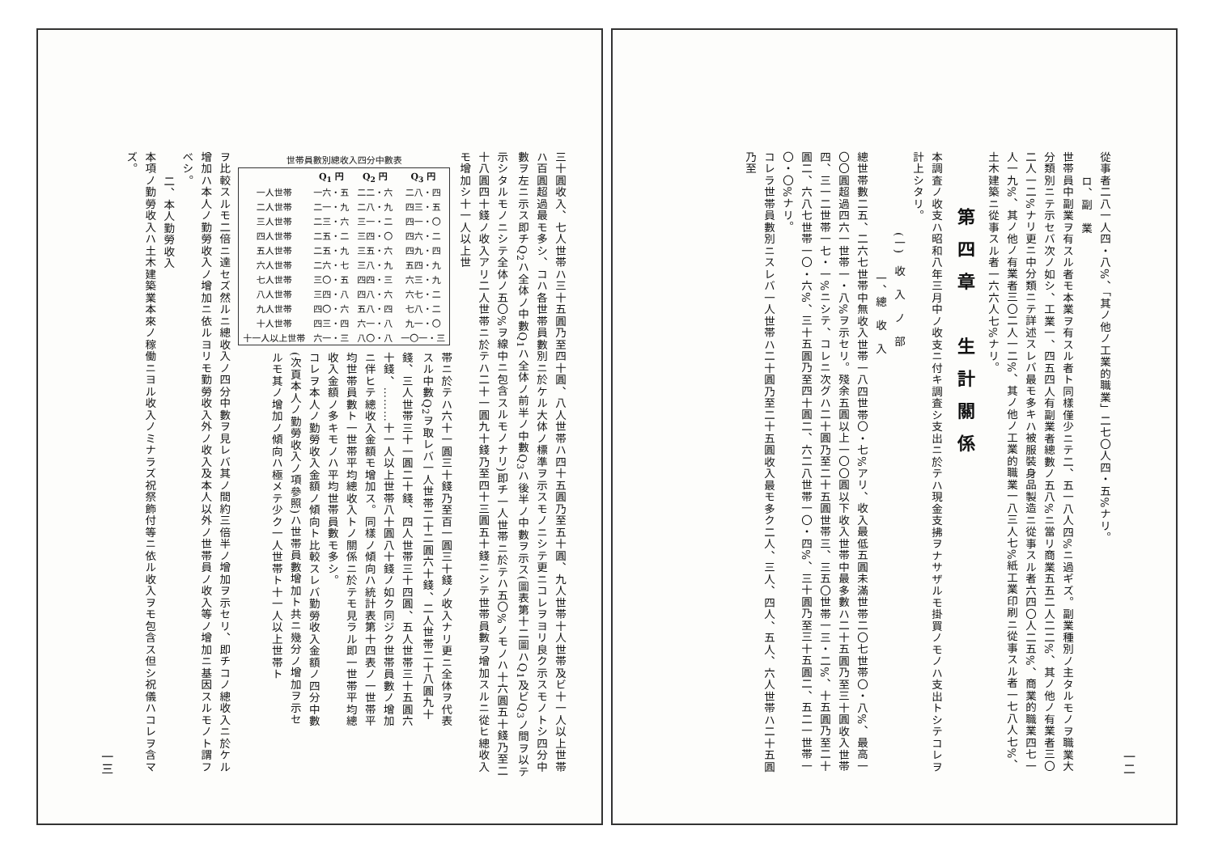一二
從事者二八一人四・八%、「其ノ他ノ工業的職業」二七〇人四・五%ナリ。
ロ、副　業
世帯員中副業ヲ有スル者モ本業ヲ有スル者ト同樣僅少ニテ二、五一八人四%ニ過ギズ。副業種別ノ主タルモノヲ職業大分類別ニテ示セバ次ノ如シ、工業一、四五四人有副業者總數ノ五八%ニ當リ商業五五二人二二%、其ノ他ノ有業者三〇二人一二%ナリ更ニ中分類ニテ詳述スレバ最モ多キハ被服裝身品製造ニ從事スル者六四〇人二五%、商業的職業四七一人一九%、其ノ他ノ有業者三〇二人一二%、其ノ他ノ工業的職業一八三人七%紙工業印刷ニ從事スル者一七八人七%、土木建築ニ從事スル者一六六人七%ナリ。
第四章　生計關係
本調査ノ收支ハ昭和八年三月中ノ收支ニ付キ調査シ支出ニ於テハ現金支拂ヲナサザルモ掛買ノモノハ支出トシテコレヲ計上シタリ。
(一)　收　入　ノ　部
一、總　收　入
總世帯數二五、二六七世帯中無收入世帯一八四世帯〇・七%アリ、收入最低五圓未滿世帯二〇七世帯〇・八%、最高一〇〇圓超過四六一世帯一・八%ヲ示セリ。殘余五圓以上一〇〇圓以下收入世帯中最多數ハ二十五圓乃至三十圓收入世帯四、三一二世帯一七・一%ニシテ、コレニ次グハ二十圓乃至二十五圓世帯三、三五〇世帯一三・二%、十五圓乃至二十圓二、六八七世帯一〇・六%、三十五圓乃至四十圓二、六二八世帯一〇・四%、三十圓乃至三十五圓二、五二一世帯一〇・〇%ナリ。
コレラ世帯員數別ニスレバ一人世帯ハ二十圓乃至二十五圓收入最モ多ク二人、三人、四人、五人、六人世帯ハ二十五圓乃至
三十圓收入、七人世帯ハ三十五圓乃至四十圓、八人世帯ハ四十五圓乃至五十圓、九人世帯十人世帯及ビ十一人以上世帯ハ百圓超過最モ多シ、コハ各世帯員數別ニ於ケル大体ノ標準ヲ示スモノニシテ更ニコレヲヨリ良ク示スモノトシ四分中數ヲ左ニ示ス即チQ<sub>2</sub>ハ全体ノ中數Q<sub>1</sub>ハ全体ノ前半ノ中數Q<sub>3</sub>ハ後半ノ中數ヲ示ス(圖表第十二圖ハQ<sub>1</sub>及ビQ<sub>3</sub>ノ間ヲ以テ示シタルモノニシテ全体ノ五〇%ヲ線中ニ包含スルモノナリ)即チ一人世帯ニ於テハ五〇%ノモノハ十六圓五十錢乃至二十八圓四十錢ノ收入アリ二人世帯ニ於テハ二十一圓九十錢乃至四十三圓五十錢ニシテ世帯員數ヲ增加スルニ從ヒ總收入モ增加シ十一人以上世
世帯員數別總收入四分中數表
| | Q<sub>1</sub> 円 | Q<sub>2</sub> 円 | Q<sub>3</sub> 円 |
| --- | --- | --- | --- |
| 一人世帯 | 一六・五 | 二二・六 | 二八・四 |
| 二人世帯 | 二一・九 | 二八・九 | 四三・五 |
| 三人世帯 | 二三・六 | 三一・二 | 四一・〇 |
| 四人世帯 | 二五・二 | 三四・〇 | 四六・二 |
| 五人世帯 | 二五・九 | 三五・六 | 四九・四 |
| 六人世帯 | 二六・七 | 三八・九 | 五四・九 |
| 七人世帯 | 三〇・五 | 四四・三 | 六三・九 |
| 八人世帯 | 三四・八 | 四八・六 | 六七・二 |
| 九人世帯 | 四〇・六 | 五八・四 | 七八・二 |
| 十人世帯 | 四三・四 | 六一・八 | 九一・〇 |
| 十一人以上世帯 | 六一・三 | 八〇・八 | 一〇一・三 |
帯ニ於テハ六十一圓三十錢乃至百一圓三十錢ノ收入ナリ更ニ全体ヲ代表スル中數Q<sub>2</sub>ヲ取レバ一人世帯二十二圓六十錢、二人世帯二十八圓九十錢、三人世帯三十一圓二十錢、四人世帯三十四圓、五人世帯三十五圓六十錢、………十一人以上世帯八十圓八十錢ノ如ク同ジク世帯員數ノ增加ニ伴ヒテ總收入金額モ增加ス。同樣ノ傾向ハ統計表第十四表ノ一世帯平均世帯員數ト一世帯平均總收入トノ關係ニ於テモ見ラル即一世帯平均總收入金額ノ多キモノハ平均世帯員數モ多シ。
コレヲ本人ノ勤勞收入金額ノ傾向ト比較スレバ勤勞收入金額ノ四分中數(次頁本人ノ勤勞收入ノ項參照)ハ世帯員數增加ト共ニ幾分ノ增加ヲ示セルモ其ノ增加ノ傾向ハ極メテ少ク一人世帯ト十一人以上世帯ト
ヲ比較スルモ二倍ニ達セズ然ルニ總收入ノ四分中數ヲ見レバ其ノ間約三倍半ノ增加ヲ示セリ、即チコノ總收入ニ於ケル增加ハ本人ノ勤勞收入ノ增加ニ依ルヨリモ勤勞收入外ノ收入及本人以外ノ世帯員ノ收入等ノ增加ニ基因スルモノト謂フベシ。
二、本人勤勞收入
本項ノ勤勞收入ハ土木建築業本來ノ稼働ニヨル收入ノミナラズ祝祭飾付等ニ依ル收入ヲモ包含ス但シ祝儀ハコレヲ含マズ。
一三